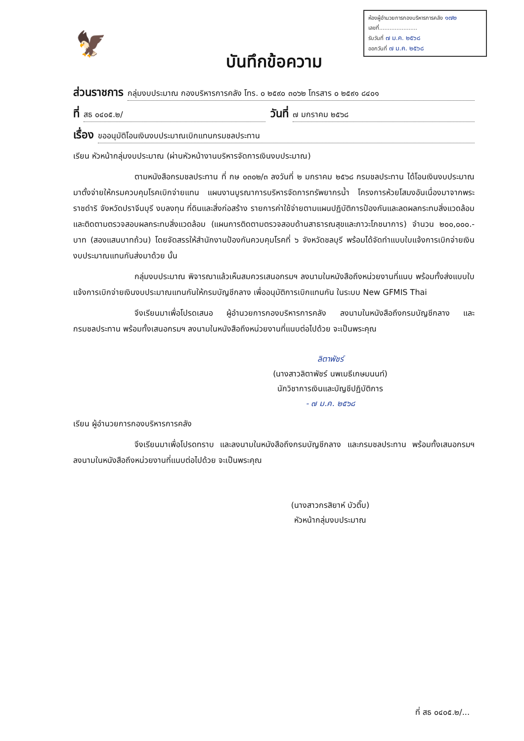🦅
ห้องผู้อำนวยการกองบริหารการคลัง ๑๗๒
เลขที่......................
รับวันที่ ๗ ม.ค. ๒๕๖๘
ออกวันที่ ๗ ม.ค. ๒๕๖๘
บันทึกข้อความ
ส่วนราชการ กลุ่มงบประมาณ กองบริหารการคลัง โทร. ๐ ๒๕๙๐ ๓๐๖๒ โทรสาร ๐ ๒๕๙๑ ๘๔๐๑
ที่ สธ ๐๔๐๕.๒/ วันที่ ๗ มกราคม ๒๕๖๘
เรื่อง ขออนุมัติโอนเงินงบประมาณเบิกแทนกรมชลประทาน
เรียน หัวหน้ากลุ่มงบประมาณ (ผ่านหัวหน้างานบริหารจัดการเงินงบประมาณ)
ตามหนังสือกรมชลประทาน ที่ กษ ๐๓๐๒/๓ ลงวันที่ ๒ มกราคม ๒๕๖๘ กรมชลประทาน ได้โอนเงินงบประมาณมาตั้งจ่ายให้กรมควบคุมโรคเบิกจ่ายแทน แผนงานบูรณาการบริหารจัดการทรัพยากรน้ำ โครงการห้วยโสมงอันเนื่องมาจากพระราชดำริ จังหวัดปราจีนบุรี งบลงทุน ที่ดินและสิ่งก่อสร้าง รายการค่าใช้จ่ายตามแผนปฏิบัติการป้องกันและลดผลกระทบสิ่งแวดล้อมและติดตามตรวจสอบผลกระทบสิ่งแวดล้อม (แผนการติดตามตรวจสอบด้านสาธารณสุขและภาวะโภชนาการ) จำนวน ๒๐๐,๐๐๐.- บาท (สองแสนบาทถ้วน) โดยจัดสรรให้สำนักงานป้องกันควบคุมโรคที่ ๖ จังหวัดชลบุรี พร้อมได้จัดทำแบบใบแจ้งการเบิกจ่ายเงินงบประมาณแทนกันส่งมาด้วย นั้น
กลุ่มงบประมาณ พิจารณาแล้วเห็นสมควรเสนอกรมฯ ลงนามในหนังสือถึงหน่วยงานที่แนบ พร้อมทั้งส่งแบบใบแจ้งการเบิกจ่ายเงินงบประมาณแทนกันให้กรมบัญชีกลาง เพื่ออนุมัติการเบิกแทนกัน ในระบบ New GFMIS Thai
จึงเรียนมาเพื่อโปรดเสนอ ผู้อำนวยการกองบริหารการคลัง ลงนามในหนังสือถึงกรมบัญชีกลาง และกรมชลประทาน พร้อมทั้งเสนอกรมฯ ลงนามในหนังสือถึงหน่วยงานที่แนบต่อไปด้วย จะเป็นพระคุณ
ลิตาพัชร์
(นางสาวลิตาพัชร์ นพเมธีเกษมนนท์)
นักวิชาการเงินและบัญชีปฏิบัติการ
- ๗ ม.ค. ๒๕๖๘
เรียน ผู้อำนวยการกองบริหารการคลัง
จึงเรียนมาเพื่อโปรดทราบ และลงนามในหนังสือถึงกรมบัญชีกลาง และกรมชลประทาน พร้อมทั้งเสนอกรมฯ ลงนามในหนังสือถึงหน่วยงานที่แนบต่อไปด้วย จะเป็นพระคุณ
(นางสาวกรสิยาห์ บัวติ๊บ)
หัวหน้ากลุ่มงบประมาณ
ที่ สธ ๐๔๐๕.๒/...